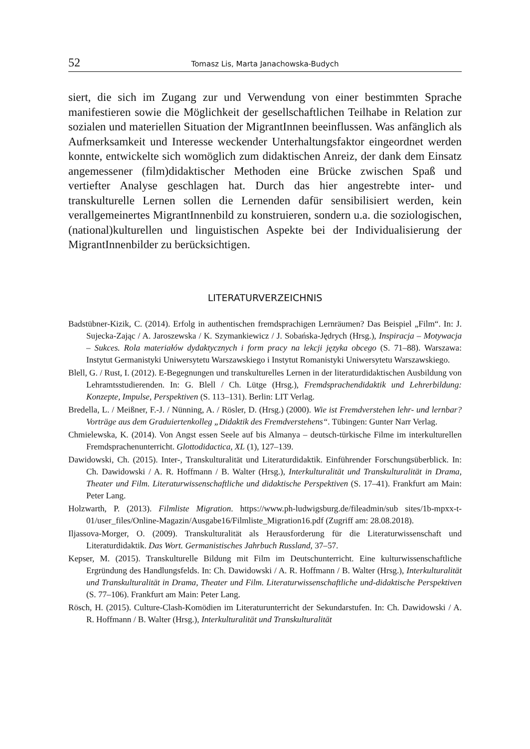52 Tomasz Lis, Marta Janachowska-Budych
siert, die sich im Zugang zur und Verwendung von einer bestimmten Sprache manifestieren sowie die Möglichkeit der gesellschaftlichen Teilhabe in Relation zur sozialen und materiellen Situation der MigrantInnen beeinflussen. Was anfänglich als Aufmerksamkeit und Interesse weckender Unterhaltungsfaktor eingeordnet werden konnte, entwickelte sich womöglich zum didaktischen Anreiz, der dank dem Einsatz angemessener (film)didaktischer Methoden eine Brücke zwischen Spaß und vertiefter Analyse geschlagen hat. Durch das hier angestrebte inter- und transkulturelle Lernen sollen die Lernenden dafür sensibilisiert werden, kein verallgemeinertes MigrantInnenbild zu konstruieren, sondern u.a. die soziologischen, (national)kulturellen und linguistischen Aspekte bei der Individualisierung der MigrantInnenbilder zu berücksichtigen.
LITERATURVERZEICHNIS
Badstübner-Kizik, C. (2014). Erfolg in authentischen fremdsprachigen Lernräumen? Das Beispiel „Film“. In: J. Sujecka-Zając / A. Jaroszewska / K. Szymankiewicz / J. Sobańska-Jędrych (Hrsg.), Inspiracja – Motywacja – Sukces. Rola materiałów dydaktycznych i form pracy na lekcji języka obcego (S. 71–88). Warszawa: Instytut Germanistyki Uniwersytetu Warszawskiego i Instytut Romanistyki Uniwersytetu Warszawskiego.
Blell, G. / Rust, I. (2012). E-Begegnungen und transkulturelles Lernen in der literaturdidaktischen Ausbildung von Lehramtsstudierenden. In: G. Blell / Ch. Lütge (Hrsg.), Fremdsprachendidaktik und Lehrerbildung: Konzepte, Impulse, Perspektiven (S. 113–131). Berlin: LIT Verlag.
Bredella, L. / Meißner, F.-J. / Nünning, A. / Rösler, D. (Hrsg.) (2000). Wie ist Fremdverstehen lehr- und lernbar? Vorträge aus dem Graduiertenkolleg „Didaktik des Fremdverstehens“. Tübingen: Gunter Narr Verlag.
Chmielewska, K. (2014). Von Angst essen Seele auf bis Almanya – deutsch-türkische Filme im interkulturellen Fremdsprachenunterricht. Glottodidactica, XL (1), 127–139.
Dawidowski, Ch. (2015). Inter-, Transkulturalität und Literaturdidaktik. Einführender Forschungsüberblick. In: Ch. Dawidowski / A. R. Hoffmann / B. Walter (Hrsg.), Interkulturalität und Transkulturalität in Drama, Theater und Film. Literaturwissenschaftliche und didaktische Perspektiven (S. 17–41). Frankfurt am Main: Peter Lang.
Holzwarth, P. (2013). Filmliste Migration. https://www.ph-ludwigsburg.de/fileadmin/sub sites/1b-mpxx-t-01/user_files/Online-Magazin/Ausgabe16/Filmliste_Migration16.pdf (Zugriff am: 28.08.2018).
Iljassova-Morger, O. (2009). Transkulturalität als Herausforderung für die Literaturwissenschaft und Literaturdidaktik. Das Wort. Germanistisches Jahrbuch Russland, 37–57.
Kepser, M. (2015). Transkulturelle Bildung mit Film im Deutschunterricht. Eine kulturwissenschaftliche Ergründung des Handlungsfelds. In: Ch. Dawidowski / A. R. Hoffmann / B. Walter (Hrsg.), Interkulturalität und Transkulturalität in Drama, Theater und Film. Literaturwissenschaftliche und-didaktische Perspektiven (S. 77–106). Frankfurt am Main: Peter Lang.
Rösch, H. (2015). Culture-Clash-Komödien im Literaturunterricht der Sekundarstufen. In: Ch. Dawidowski / A. R. Hoffmann / B. Walter (Hrsg.), Interkulturalität und Transkulturalität